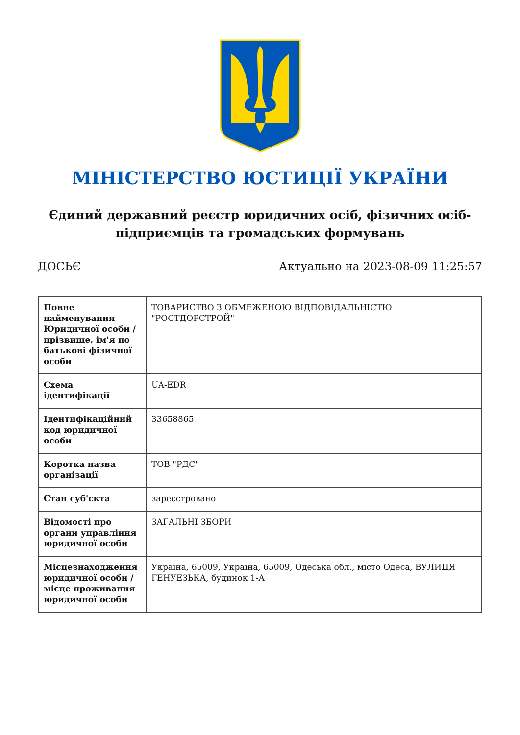МІНІСТЕРСТВО ЮСТИЦІЇ УКРАЇНИ
Єдиний державний реєстр юридичних осіб, фізичних осіб-підприємців та громадських формувань
ДОСЬЄ Актуально на 2023-08-09 11:25:57
| Повне найменування Юридичної особи / прізвище, ім'я по батькові фізичної особи | ТОВАРИСТВО З ОБМЕЖЕНОЮ ВІДПОВІДАЛЬНІСТЮ "РОСТДОРСТРОЙ" |
| Схема ідентифікації | UA-EDR |
| Ідентифікаційний код юридичної особи | 33658865 |
| Коротка назва організації | ТОВ "РДС" |
| Стан суб'єкта | зареєстровано |
| Відомості про органи управління юридичної особи | ЗАГАЛЬНІ ЗБОРИ |
| Місцезнаходження юридичної особи / місце проживання юридичної особи | Україна, 65009, Україна, 65009, Одеська обл., місто Одеса, ВУЛИЦЯ ГЕНУЕЗЬКА, будинок 1-А |